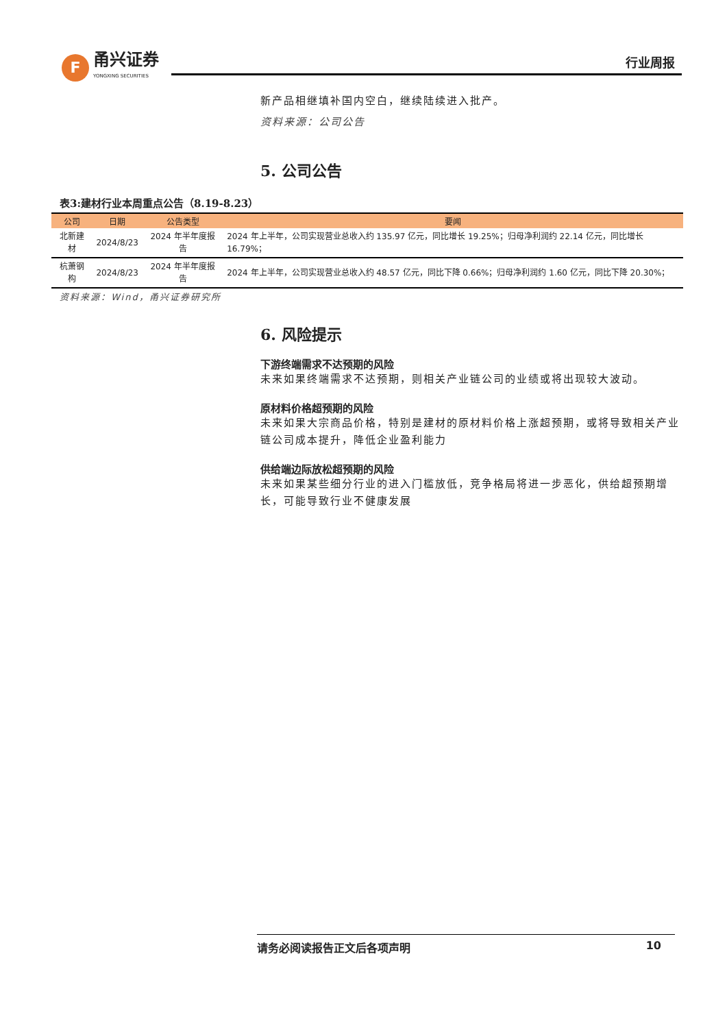F
甬兴证券
YONGXING SECURITIES
行业周报
新产品相继填补国内空白，继续陆续进入批产。
资料来源：公司公告
5. 公司公告
表3:建材行业本周重点公告（8.19-8.23）
| 公司 | 日期 | 公告类型 | 要闻 |
| --- | --- | --- | --- |
| 北新建材 | 2024/8/23 | 2024 年半年度报告 | 2024 年上半年，公司实现营业总收入约 135.97 亿元，同比增长 19.25%；归母净利润约 22.14 亿元，同比增长 16.79%； |
| 杭萧钢构 | 2024/8/23 | 2024 年半年度报告 | 2024 年上半年，公司实现营业总收入约 48.57 亿元，同比下降 0.66%；归母净利润约 1.60 亿元，同比下降 20.30%； |
资料来源：Wind，甬兴证券研究所
6. 风险提示
下游终端需求不达预期的风险
未来如果终端需求不达预期，则相关产业链公司的业绩或将出现较大波动。
原材料价格超预期的风险
未来如果大宗商品价格，特别是建材的原材料价格上涨超预期，或将导致相关产业链公司成本提升，降低企业盈利能力
供给端边际放松超预期的风险
未来如果某些细分行业的进入门槛放低，竞争格局将进一步恶化，供给超预期增长，可能导致行业不健康发展
请务必阅读报告正文后各项声明 10